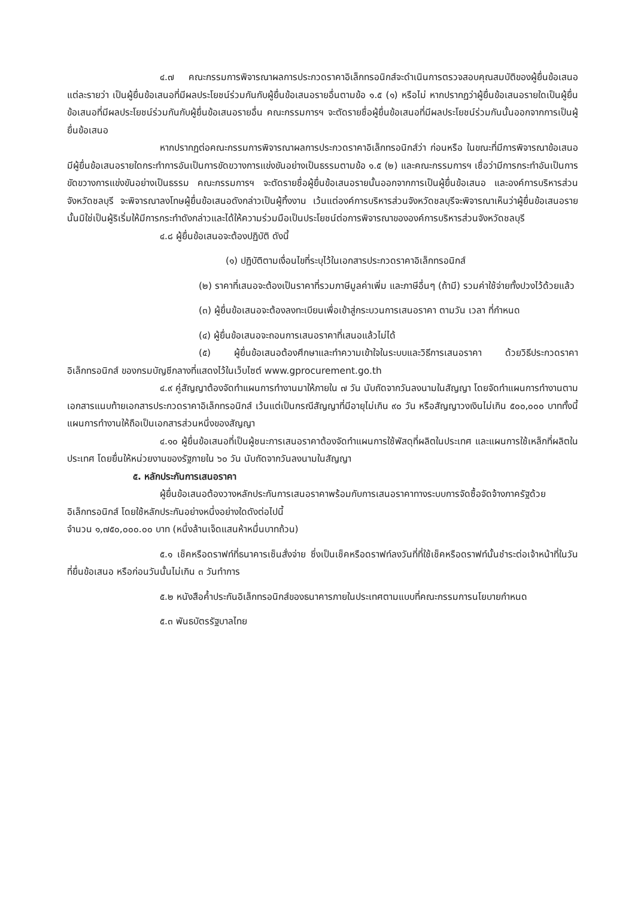๔.๗ คณะกรรมการพิจารณาผลการประกวดราคาอิเล็กทรอนิกส์จะดำเนินการตรวจสอบคุณสมบัติของผู้ยื่นข้อเสนอแต่ละรายว่า เป็นผู้ยื่นข้อเสนอที่มีผลประโยชน์ร่วมกันกับผู้ยื่นข้อเสนอรายอื่นตามข้อ ๑.๕ (๑) หรือไม่ หากปรากฏว่าผู้ยื่นข้อเสนอรายใดเป็นผู้ยื่นข้อเสนอที่มีผลประโยชน์ร่วมกันกับผู้ยื่นข้อเสนอรายอื่น คณะกรรมการฯ จะตัดรายชื่อผู้ยื่นข้อเสนอที่มีผลประโยชน์ร่วมกันนั้นออกจากการเป็นผู้ยื่นข้อเสนอ
หากปรากฏต่อคณะกรรมการพิจารณาผลการประกวดราคาอิเล็กทรอนิกส์ว่า ก่อนหรือ ในขณะที่มีการพิจารณาข้อเสนอ มีผู้ยื่นข้อเสนอรายใดกระทำการอันเป็นการขัดขวางการแข่งขันอย่างเป็นธรรมตามข้อ ๑.๕ (๒) และคณะกรรมการฯ เชื่อว่ามีการกระทำอันเป็นการขัดขวางการแข่งขันอย่างเป็นธรรม คณะกรรมการฯ จะตัดรายชื่อผู้ยื่นข้อเสนอรายนั้นออกจากการเป็นผู้ยื่นข้อเสนอ และองค์การบริหารส่วนจังหวัดชลบุรี จะพิจารณาลงโทษผู้ยื่นข้อเสนอดังกล่าวเป็นผู้ทิ้งงาน เว้นแต่องค์การบริหารส่วนจังหวัดชลบุรีจะพิจารณาเห็นว่าผู้ยื่นข้อเสนอรายนั้นมิใช่เป็นผู้ริเริ่มให้มีการกระทำดังกล่าวและได้ให้ความร่วมมือเป็นประโยชน์ต่อการพิจารณาขององค์การบริหารส่วนจังหวัดชลบุรี
๔.๘ ผู้ยื่นข้อเสนอจะต้องปฏิบัติ ดังนี้
(๑) ปฏิบัติตามเงื่อนไขที่ระบุไว้ในเอกสารประกวดราคาอิเล็กทรอนิกส์
(๒) ราคาที่เสนอจะต้องเป็นราคาที่รวมภาษีมูลค่าเพิ่ม และภาษีอื่นๆ (ถ้ามี) รวมค่าใช้จ่ายทั้งปวงไว้ด้วยแล้ว
(๓) ผู้ยื่นข้อเสนอจะต้องลงทะเบียนเพื่อเข้าสู่กระบวนการเสนอราคา ตามวัน เวลา ที่กำหนด
(๔) ผู้ยื่นข้อเสนอจะถอนการเสนอราคาที่เสนอแล้วไม่ได้
(๕) ผู้ยื่นข้อเสนอต้องศึกษาและทำความเข้าใจในระบบและวิธีการเสนอราคา ด้วยวิธีประกวดราคาอิเล็กทรอนิกส์ ของกรมบัญชีกลางที่แสดงไว้ในเว็บไซต์ www.gprocurement.go.th
๔.๙ คู่สัญญาต้องจัดทำแผนการทำงานมาให้ภายใน ๗ วัน นับถัดจากวันลงนามในสัญญา โดยจัดทำแผนการทำงานตามเอกสารแนบท้ายเอกสารประกวดราคาอิเล็กทรอนิกส์ เว้นแต่เป็นกรณีสัญญาที่มีอายุไม่เกิน ๙๐ วัน หรือสัญญาวงเงินไม่เกิน ๕๐๐,๐๐๐ บาททั้งนี้ แผนการทำงานให้ถือเป็นเอกสารส่วนหนึ่งของสัญญา
๔.๑๐ ผู้ยื่นข้อเสนอที่เป็นผู้ชนะการเสนอราคาต้องจัดทำแผนการใช้พัสดุที่ผลิตในประเทศ และแผนการใช้เหล็กที่ผลิตในประเทศ โดยยื่นให้หน่วยงานของรัฐภายใน ๖๐ วัน นับถัดจากวันลงนามในสัญญา
๕. หลักประกันการเสนอราคา
ผู้ยื่นข้อเสนอต้องวางหลักประกันการเสนอราคาพร้อมกับการเสนอราคาทางระบบการจัดซื้อจัดจ้างภาครัฐด้วยอิเล็กทรอนิกส์ โดยใช้หลักประกันอย่างหนึ่งอย่างใดดังต่อไปนี้
จำนวน ๑,๗๕๐,๐๐๐.๐๐ บาท (หนึ่งล้านเจ็ดแสนห้าหมื่นบาทถ้วน)
๕.๑ เช็คหรือดราฟท์ที่ธนาคารเซ็นสั่งจ่าย ซึ่งเป็นเช็คหรือดราฟท์ลงวันที่ที่ใช้เช็คหรือดราฟท์นั้นชำระต่อเจ้าหน้าที่ในวันที่ยื่นข้อเสนอ หรือก่อนวันนั้นไม่เกิน ๓ วันทำการ
๕.๒ หนังสือค้ำประกันอิเล็กทรอนิกส์ของธนาคารภายในประเทศตามแบบที่คณะกรรมการนโยบายกำหนด
๕.๓ พันธบัตรรัฐบาลไทย